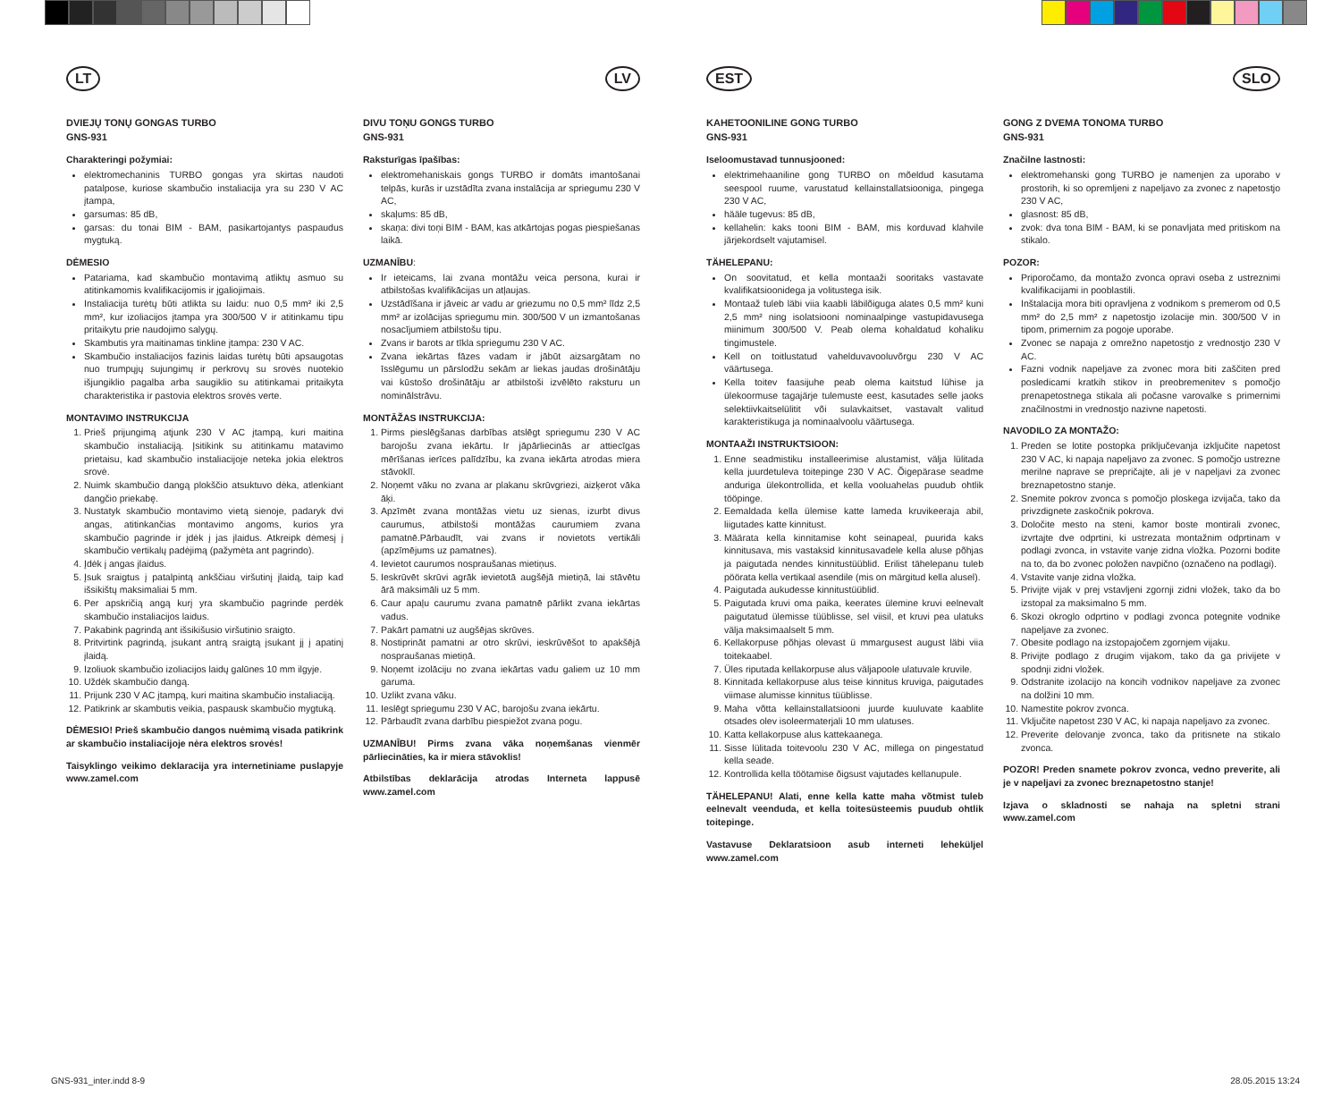LT
DVIEJŲ TONŲ GONGAS TURBO
GNS-931
Charakteringi požymiai:
elektromechaninis TURBO gongas yra skirtas naudoti patalpose, kuriose skambučio instaliacija yra su 230 V AC įtampa,
garsumas: 85 dB,
garsas: du tonai BIM - BAM, pasikartojantys paspaudus mygtuką.
DĖMESIO
Patariama, kad skambučio montavimą atliktų asmuo su atitinkamomis kvalifikacijomis ir įgaliojimais.
Instaliacija turėtų būti atlikta su laidu: nuo 0,5 mm² iki 2,5 mm², kur izoliacijos įtampa yra 300/500 V ir atitinkamu tipu pritaikytu prie naudojimo salygų.
Skambutis yra maitinamas tinkline įtampa: 230 V AC.
Skambučio instaliacijos fazinis laidas turėtų būti apsaugotas nuo trumpųjų sujungimų ir perkrovų su srovės nuotekio išjungiklio pagalba arba saugiklio su atitinkamai pritaikyta charakteristika ir pastovia elektros srovės verte.
MONTAVIMO INSTRUKCIJA
1. Prieš prijungimą atjunk 230 V AC įtampą, kuri maitina skambučio instaliaciją. Įsitikink su atitinkamu matavimo prietaisu, kad skambučio instaliacijoje neteka jokia elektros srovė.
2. Nuimk skambučio dangą plokščio atsuktuvo dėka, atlenkiant dangčio priekabę.
3. Nustatyk skambučio montavimo vietą sienoje, padaryk dvi angas, atitinkančias montavimo angoms, kurios yra skambučio pagrinde ir įdėk į jas įlaidus. Atkreipk dėmesį į skambučio vertikalų padėjimą (pažymėta ant pagrindo).
4. Įdėk į angas įlaidus.
5. Įsuk sraigtus į patalpintą ankščiau viršutinį įlaidą, taip kad išsikištų maksimaliai 5 mm.
6. Per apskričią angą kurį yra skambučio pagrinde perdėk skambučio instaliacijos laidus.
7. Pakabink pagrindą ant išsikišusio viršutinio sraigto.
8. Pritvirtink pagrindą, įsukant antrą sraigtą įsukant jį į apatinį įlaidą.
9. Izoliuok skambučio izoliacijos laidų galūnes 10 mm ilgyje.
10. Uždėk skambučio dangą.
11. Prijunk 230 V AC įtampą, kuri maitina skambučio instaliaciją.
12. Patikrink ar skambutis veikia, paspausk skambučio mygtuką.
DĖMESIO! Prieš skambučio dangos nuėmimą visada patikrink ar skambučio instaliacijoje nėra elektros srovės!
Taisyklingo veikimo deklaracija yra internetiniame puslapyje www.zamel.com
LV
DIVU TOŅU GONGS TURBO
GNS-931
Raksturīgas īpašības:
elektromehaniskais gongs TURBO ir domāts imantošanai telpās, kurās ir uzstādīta zvana instalācija ar spriegumu 230 V AC,
skaļums: 85 dB,
skaņa: divi toņi BIM - BAM, kas atkārtojas pogas piespiešanas laikā.
UZMANĪBU:
Ir ieteicams, lai zvana montāžu veica persona, kurai ir atbilstošas kvalifikācijas un atļaujas.
Uzstādīšana ir jāveic ar vadu ar griezumu no 0,5 mm² līdz 2,5 mm² ar izolācijas spriegumu min. 300/500 V un izmantošanas nosacījumiem atbilstošu tipu.
Zvans ir barots ar tīkla spriegumu 230 V AC.
Zvana iekārtas fāzes vadam ir jābūt aizsargātam no īsslēgumu un pārslodžu sekām ar liekas jaudas drošinātāju vai kūstošo drošinātāju ar atbilstoši izvēlēto raksturu un nominālstrāvu.
MONTĀŽAS INSTRUKCIJA:
1. Pirms pieslēgšanas darbības atslēgt spriegumu 230 V AC barojošu zvana iekārtu. Ir jāpārliecinās ar attiecīgas mērīšanas ierīces palīdzību, ka zvana iekārta atrodas miera stāvoklī.
2. Noņemt vāku no zvana ar plakanu skrūvgriezi, aizķerot vāka āķi.
3. Apzīmēt zvana montāžas vietu uz sienas, izurbt divus caurumus, atbilstoši montāžas caurumiem zvana pamatnē.Pārbaudīt, vai zvans ir novietots vertikāli (apzīmējums uz pamatnes).
4. Ievietot caurumos nospraušanas mietiņus.
5. Ieskrūvēt skrūvi agrāk ievietotā augšējā mietiņā, lai stāvētu ārā maksimāli uz 5 mm.
6. Caur apaļu caurumu zvana pamatnē pārlikt zvana iekārtas vadus.
7. Pakārt pamatni uz augšējas skrūves.
8. Nostiprināt pamatni ar otro skrūvi, ieskrūvēšot to apakšējā nospraušanas mietiņā.
9. Noņemt izolāciju no zvana iekārtas vadu galiem uz 10 mm garuma.
10. Uzlikt zvana vāku.
11. Ieslēgt spriegumu 230 V AC, barojošu zvana iekārtu.
12. Pārbaudīt zvana darbību piespiežot zvana pogu.
UZMANĪBU! Pirms zvana vāka noņemšanas vienmēr pārliecināties, ka ir miera stāvoklis!
Atbilstības deklarācija atrodas Interneta lappusē www.zamel.com
EST
KAHETOONILINE GONG TURBO
GNS-931
Iseloomustavad tunnusjooned:
elektrimehaaniline gong TURBO on mõeldud kasutama seespool ruume, varustatud kellainstallatsiooniga, pingega 230 V AC,
hääle tugevus: 85 dB,
kellahelin: kaks tooni BIM - BAM, mis korduvad klahvile järjekordselt vajutamisel.
TÄHELEPANU:
On soovitatud, et kella montaaži sooritaks vastavate kvalifikatsioonidega ja volitustega isik.
Montaaž tuleb läbi viia kaabli läbilõiguga alates 0,5 mm² kuni 2,5 mm² ning isolatsiooni nominaalpinge vastupidavusega miinimum 300/500 V. Peab olema kohaldatud kohaliku tingimustele.
Kell on toitlustatud vahelduvavooluvõrgu 230 V AC väärtusega.
Kella toitev faasijuhe peab olema kaitstud lühise ja ülekoormuse tagajärje tulemuste eest, kasutades selle jaoks selektiivkaitselülitit või sulavkaitset, vastavalt valitud karakteristikuga ja nominaalvoolu väärtusega.
MONTAAŽI INSTRUKTSIOON:
1. Enne seadmistiku installeerimise alustamist, välja lülitada kella juurdetuleva toitepinge 230 V AC. Õigepärase seadme anduriga ülekontrollida, et kella vooluahelas puudub ohtlik tööpinge.
2. Eemaldada kella ülemise katte lameda kruvikeeraja abil, liigutades katte kinnitust.
3. Määrata kella kinnitamise koht seinapeal, puurida kaks kinnitusava, mis vastaksid kinnitusavadele kella aluse põhjas ja paigutada nendes kinnitustüüblid. Erilist tähelepanu tuleb pöörata kella vertikaal asendile (mis on märgitud kella alusel).
4. Paigutada aukudesse kinnitustüüblid.
5. Paigutada kruvi oma paika, keerates ülemine kruvi eelnevalt paigutatud ülemisse tüüblisse, sel viisil, et kruvi pea ulatuks välja maksimaalselt 5 mm.
6. Kellakorpuse põhjas olevast ü mmargusest august läbi viia toitekaabel.
7. Üles riputada kellakorpuse alus väljapoole ulatuvale kruvile.
8. Kinnitada kellakorpuse alus teise kinnitus kruviga, paigutades viimase alumisse kinnitus tüüblisse.
9. Maha võtta kellainstallatsiooni juurde kuuluvate kaablite otsades olev isoleermaterjali 10 mm ulatuses.
10. Katta kellakorpuse alus kattekaanega.
11. Sisse lülitada toitevoolu 230 V AC, millega on pingestatud kella seade.
12. Kontrollida kella töötamise õigsust vajutades kellanupule.
TÄHELEPANU! Alati, enne kella katte maha võtmist tuleb eelnevalt veenduda, et kella toitesüsteemis puudub ohtlik toitepinge.
Vastavuse Deklaratsioon asub interneti leheküljel www.zamel.com
SLO
GONG Z DVEMA TONOMA TURBO
GNS-931
Značilne lastnosti:
elektromehanski gong TURBO je namenjen za uporabo v prostorih, ki so opremljeni z napeljavo za zvonec z napetostjo 230 V AC,
glasnost: 85 dB,
zvok: dva tona BIM - BAM, ki se ponavljata med pritiskom na stikalo.
POZOR:
Priporočamo, da montažo zvonca opravi oseba z ustreznimi kvalifikacijami in pooblastili.
Inštalacija mora biti opravljena z vodnikom s premerom od 0,5 mm² do 2,5 mm² z napetostjo izolacije min. 300/500 V in tipom, primernim za pogoje uporabe.
Zvonec se napaja z omrežno napetostjo z vrednostjo 230 V AC.
Fazni vodnik napeljave za zvonec mora biti zaščiten pred posledicami kratkih stikov in preobremenitev s pomočjo prenapetostnega stikala ali počasne varovalke s primernimi značilnostmi in vrednostjo nazivne napetosti.
NAVODILO ZA MONTAŽO:
1. Preden se lotite postopka priključevanja izključite napetost 230 V AC, ki napaja napeljavo za zvonec. S pomočjo ustrezne merilne naprave se prepričajte, ali je v napeljavi za zvonec breznapetostno stanje.
2. Snemite pokrov zvonca s pomočjo ploskega izvijača, tako da privzdignete zaskočnik pokrova.
3. Določite mesto na steni, kamor boste montirali zvonec, izvrtajte dve odprtini, ki ustrezata montažnim odprtinam v podlagi zvonca, in vstavite vanje zidna vložka. Pozorni bodite na to, da bo zvonec položen navpično (označeno na podlagi).
4. Vstavite vanje zidna vložka.
5. Privijte vijak v prej vstavljeni zgornji zidni vložek, tako da bo izstopal za maksimalno 5 mm.
6. Skozi okroglo odprtino v podlagi zvonca potegnite vodnike napeljave za zvonec.
7. Obesite podlago na izstopajočem zgornjem vijaku.
8. Privijte podlago z drugim vijakom, tako da ga privijete v spodnji zidni vložek.
9. Odstranite izolacijo na koncih vodnikov napeljave za zvonec na dolžini 10 mm.
10. Namestite pokrov zvonca.
11. Vključite napetost 230 V AC, ki napaja napeljavo za zvonec.
12. Preverite delovanje zvonca, tako da pritisnete na stikalo zvonca.
POZOR! Preden snamete pokrov zvonca, vedno preverite, ali je v napeljavi za zvonec breznapetostno stanje!
Izjava o skladnosti se nahaja na spletni strani www.zamel.com
GNS-931_inter.indd 8-9 28.05.2015 13:24